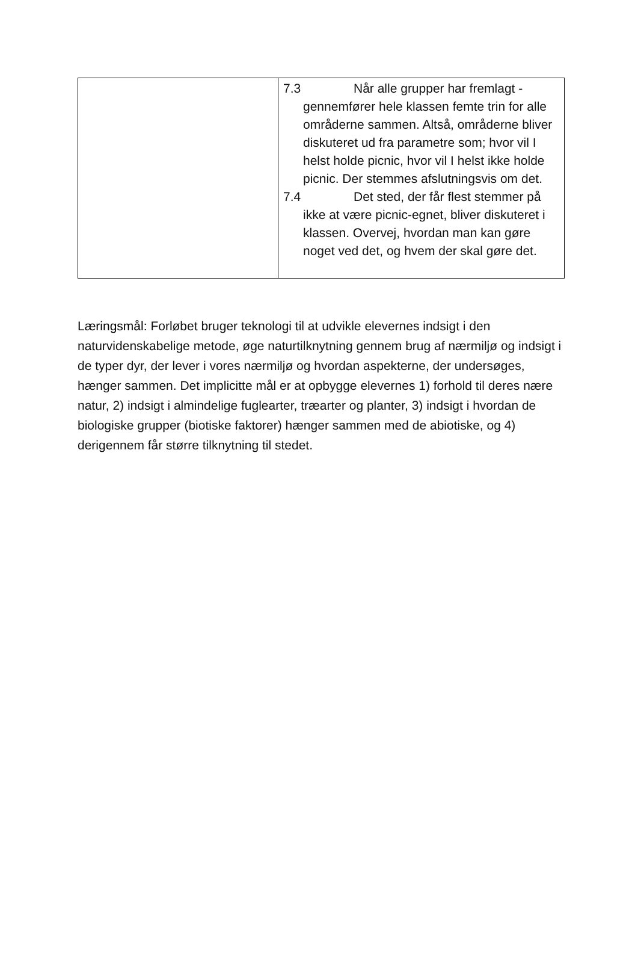| | 7.3 Når alle grupper har fremlagt - gennemfører hele klassen femte trin for alle områderne sammen. Altså, områderne bliver diskuteret ud fra parametre som; hvor vil I helst holde picnic, hvor vil I helst ikke holde picnic. Der stemmes afslutningsvis om det. 7.4 Det sted, der får flest stemmer på ikke at være picnic-egnet, bliver diskuteret i klassen. Overvej, hvordan man kan gøre noget ved det, og hvem der skal gøre det. |
Læringsmål: Forløbet bruger teknologi til at udvikle elevernes indsigt i den naturvidenskabelige metode, øge naturtilknytning gennem brug af nærmiljø og indsigt i de typer dyr, der lever i vores nærmiljø og hvordan aspekterne, der undersøges, hænger sammen. Det implicitte mål er at opbygge elevernes 1) forhold til deres nære natur, 2) indsigt i almindelige fuglearter, træarter og planter, 3) indsigt i hvordan de biologiske grupper (biotiske faktorer) hænger sammen med de abiotiske, og 4) derigennem får større tilknytning til stedet.